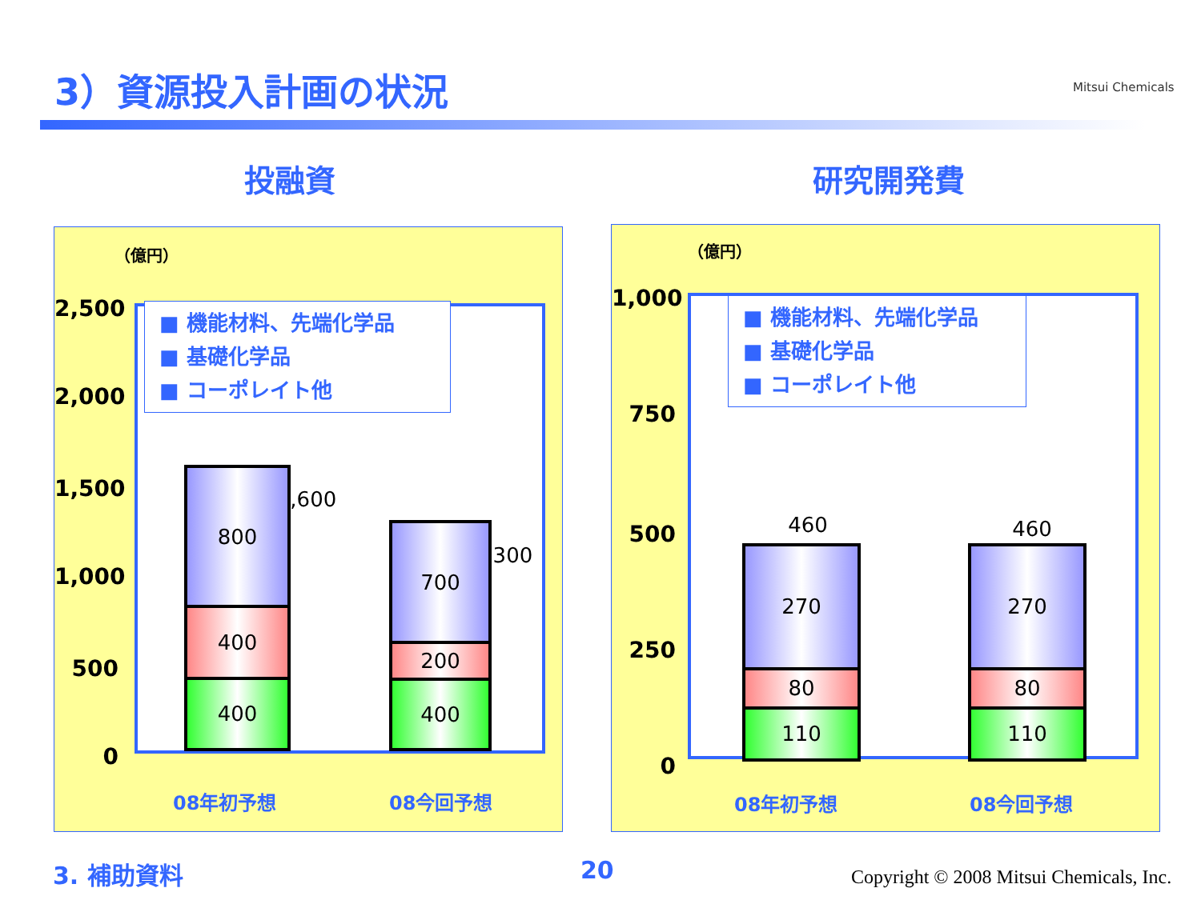3）資源投入計画の状況 Mitsui Chemicals
投融資 研究開発費
（億円）
2,500
2,000
1,500
1,000
500
0
■ 機能材料、先端化学品
■ 基礎化学品
■ コーポレイト他
1,600
800
400
400
1,300
700
200
400
08年初予想 08今回予想
（億円）
1,000
750
500
250
0
■ 機能材料、先端化学品
■ 基礎化学品
■ コーポレイト他
460
270
80
110
460
270
80
110
08年初予想 08今回予想
3. 補助資料 20
Copyright © 2008 Mitsui Chemicals, Inc.